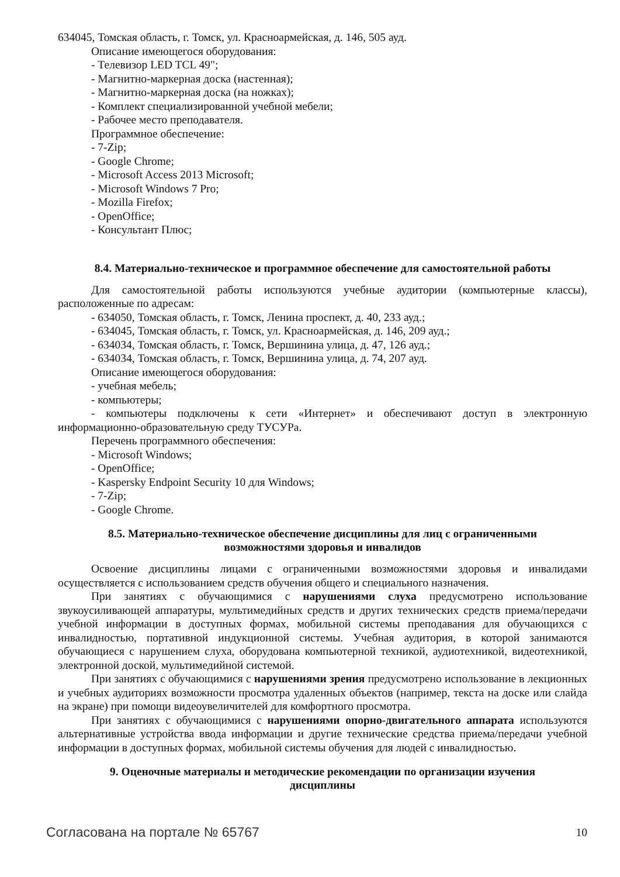634045, Томская область, г. Томск, ул. Красноармейская, д. 146, 505 ауд.
Описание имеющегося оборудования:
- Телевизор LED TCL 49";
- Магнитно-маркерная доска (настенная);
- Магнитно-маркерная доска (на ножках);
- Комплект специализированной учебной мебели;
- Рабочее место преподавателя.
Программное обеспечение:
- 7-Zip;
- Google Chrome;
- Microsoft Access 2013 Microsoft;
- Microsoft Windows 7 Pro;
- Mozilla Firefox;
- OpenOffice;
- Консультант Плюс;
8.4. Материально-техническое и программное обеспечение для самостоятельной работы
Для самостоятельной работы используются учебные аудитории (компьютерные классы), расположенные по адресам:
- 634050, Томская область, г. Томск, Ленина проспект, д. 40, 233 ауд.;
- 634045, Томская область, г. Томск, ул. Красноармейская, д. 146, 209 ауд.;
- 634034, Томская область, г. Томск, Вершинина улица, д. 47, 126 ауд.;
- 634034, Томская область, г. Томск, Вершинина улица, д. 74, 207 ауд.
Описание имеющегося оборудования:
- учебная мебель;
- компьютеры;
- компьютеры подключены к сети «Интернет» и обеспечивают доступ в электронную информационно-образовательную среду ТУСУРа.
Перечень программного обеспечения:
- Microsoft Windows;
- OpenOffice;
- Kaspersky Endpoint Security 10 для Windows;
- 7-Zip;
- Google Chrome.
8.5. Материально-техническое обеспечение дисциплины для лиц с ограниченными
возможностями здоровья и инвалидов
Освоение дисциплины лицами с ограниченными возможностями здоровья и инвалидами осуществляется с использованием средств обучения общего и специального назначения.
При занятиях с обучающимися с нарушениями слуха предусмотрено использование звукоусиливающей аппаратуры, мультимедийных средств и других технических средств приема/передачи учебной информации в доступных формах, мобильной системы преподавания для обучающихся с инвалидностью, портативной индукционной системы. Учебная аудитория, в которой занимаются обучающиеся с нарушением слуха, оборудована компьютерной техникой, аудиотехникой, видеотехникой, электронной доской, мультимедийной системой.
При занятиях с обучающимися с нарушениями зрения предусмотрено использование в лекционных и учебных аудиториях возможности просмотра удаленных объектов (например, текста на доске или слайда на экране) при помощи видеоувеличителей для комфортного просмотра.
При занятиях с обучающимися с нарушениями опорно-двигательного аппарата используются альтернативные устройства ввода информации и другие технические средства приема/передачи учебной информации в доступных формах, мобильной системы обучения для людей с инвалидностью.
9. Оценочные материалы и методические рекомендации по организации изучения
дисциплины
Согласована на портале № 65767 10